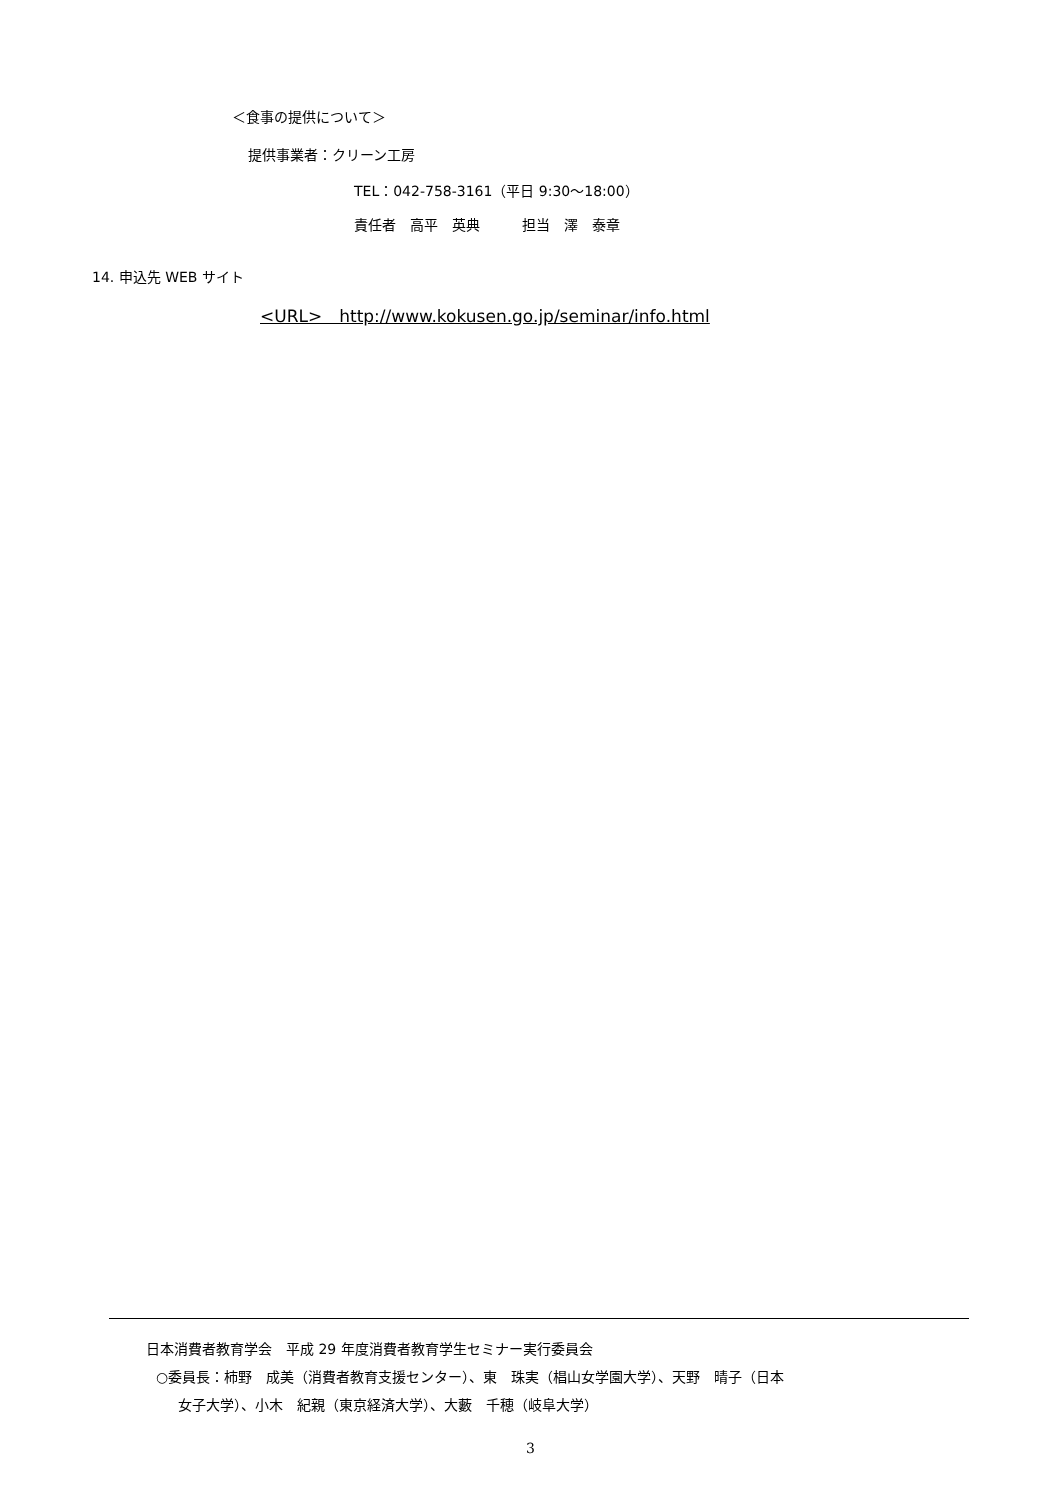＜食事の提供について＞
提供事業者：クリーン工房
TEL：042-758-3161（平日 9:30～18:00）
責任者　高平　英典　　　担当　澤　泰章
14. 申込先 WEB サイト
<URL>　http://www.kokusen.go.jp/seminar/info.html
日本消費者教育学会　平成 29 年度消費者教育学生セミナー実行委員会
○委員長：柿野　成美（消費者教育支援センター）、東　珠実（椙山女学園大学）、天野　晴子（日本
女子大学）、小木　紀親（東京経済大学）、大藪　千穂（岐阜大学）
3